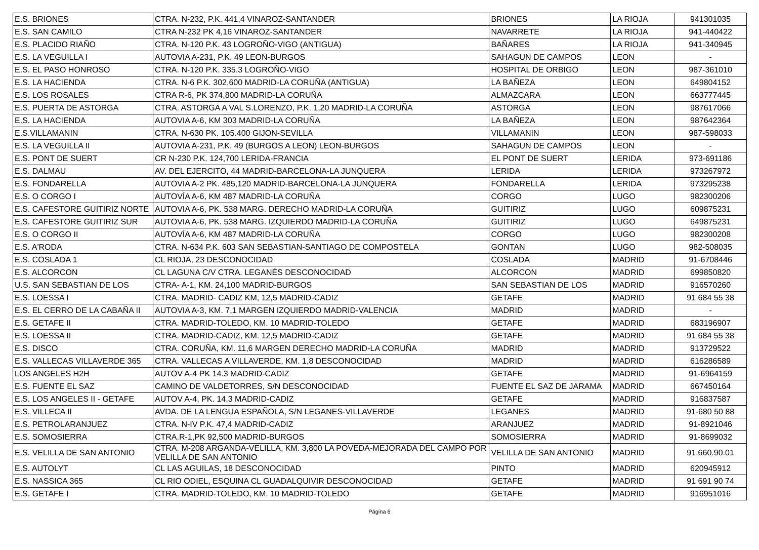| E.S. BRIONES | CTRA. N-232, P.K. 441,4 VINAROZ-SANTANDER | BRIONES | LA RIOJA | 941301035 |
| E.S. SAN CAMILO | CTRA N-232 PK 4,16 VINAROZ-SANTANDER | NAVARRETE | LA RIOJA | 941-440422 |
| E.S. PLACIDO RIAÑO | CTRA. N-120 P.K. 43 LOGROÑO-VIGO (ANTIGUA) | BAÑARES | LA RIOJA | 941-340945 |
| E.S. LA VEGUILLA I | AUTOVIA A-231, P.K. 49 LEON-BURGOS | SAHAGUN DE CAMPOS | LEON | - |
| E.S. EL PASO HONROSO | CTRA. N-120 P.K. 335.3 LOGROÑO-VIGO | HOSPITAL DE ORBIGO | LEON | 987-361010 |
| E.S. LA HACIENDA | CTRA. N-6 P.K. 302,600 MADRID-LA CORUÑA (ANTIGUA) | LA BAÑEZA | LEON | 649804152 |
| E.S. LOS ROSALES | CTRA R-6, PK 374,800 MADRID-LA CORUÑA | ALMAZCARA | LEON | 663777445 |
| E.S. PUERTA DE ASTORGA | CTRA. ASTORGA A VAL S.LORENZO, P.K. 1,20 MADRID-LA CORUÑA | ASTORGA | LEON | 987617066 |
| E.S. LA HACIENDA | AUTOVIA A-6, KM 303 MADRID-LA CORUÑA | LA BAÑEZA | LEON | 987642364 |
| E.S.VILLAMANIN | CTRA. N-630 PK. 105.400 GIJON-SEVILLA | VILLAMANIN | LEON | 987-598033 |
| E.S. LA VEGUILLA II | AUTOVIA A-231, P.K. 49 (BURGOS A LEON) LEON-BURGOS | SAHAGUN DE CAMPOS | LEON | - |
| E.S. PONT DE SUERT | CR N-230 P.K. 124,700 LERIDA-FRANCIA | EL PONT DE SUERT | LERIDA | 973-691186 |
| E.S. DALMAU | AV. DEL EJERCITO, 44 MADRID-BARCELONA-LA JUNQUERA | LERIDA | LERIDA | 973267972 |
| E.S. FONDARELLA | AUTOVIA A-2 PK. 485,120 MADRID-BARCELONA-LA JUNQUERA | FONDARELLA | LERIDA | 973295238 |
| E.S. O CORGO I | AUTOVÍA A-6, KM 487 MADRID-LA CORUÑA | CORGO | LUGO | 982300206 |
| E.S. CAFESTORE GUITIRIZ NORTE | AUTOVIA A-6, PK. 538 MARG. DERECHO MADRID-LA CORUÑA | GUITIRIZ | LUGO | 609875231 |
| E.S. CAFESTORE GUITIRIZ SUR | AUTOVIA A-6, PK. 538 MARG. IZQUIERDO MADRID-LA CORUÑA | GUITIRIZ | LUGO | 649875231 |
| E.S. O CORGO II | AUTOVÍA A-6, KM 487 MADRID-LA CORUÑA | CORGO | LUGO | 982300208 |
| E.S. A'RODA | CTRA. N-634 P.K. 603 SAN SEBASTIAN-SANTIAGO DE COMPOSTELA | GONTAN | LUGO | 982-508035 |
| E.S. COSLADA 1 | CL RIOJA, 23 DESCONOCIDAD | COSLADA | MADRID | 91-6708446 |
| E.S. ALCORCON | CL LAGUNA C/V CTRA. LEGANÉS DESCONOCIDAD | ALCORCON | MADRID | 699850820 |
| U.S. SAN SEBASTIAN DE LOS | CTRA- A-1, KM. 24,100 MADRID-BURGOS | SAN SEBASTIAN DE LOS | MADRID | 916570260 |
| E.S. LOESSA I | CTRA. MADRID- CADIZ KM, 12,5 MADRID-CADIZ | GETAFE | MADRID | 91 684 55 38 |
| E.S. EL CERRO DE LA CABAÑA II | AUTOVIA A-3, KM. 7,1 MARGEN IZQUIERDO MADRID-VALENCIA | MADRID | MADRID | - |
| E.S. GETAFE II | CTRA. MADRID-TOLEDO, KM. 10 MADRID-TOLEDO | GETAFE | MADRID | 683196907 |
| E.S. LOESSA II | CTRA. MADRID-CADIZ, KM. 12,5 MADRID-CADIZ | GETAFE | MADRID | 91 684 55 38 |
| E.S. DISCO | CTRA. CORUÑA, KM. 11,6 MARGEN DERECHO MADRID-LA CORUÑA | MADRID | MADRID | 913729522 |
| E.S. VALLECAS VILLAVERDE 365 | CTRA. VALLECAS A VILLAVERDE, KM. 1,8 DESCONOCIDAD | MADRID | MADRID | 616286589 |
| LOS ANGELES H2H | AUTOV A-4 PK 14.3 MADRID-CADIZ | GETAFE | MADRID | 91-6964159 |
| E.S. FUENTE EL SAZ | CAMINO DE VALDETORRES, S/N DESCONOCIDAD | FUENTE EL SAZ DE JARAMA | MADRID | 667450164 |
| E.S. LOS ANGELES II - GETAFE | AUTOV A-4, PK. 14,3 MADRID-CADIZ | GETAFE | MADRID | 916837587 |
| E.S. VILLECA II | AVDA. DE LA LENGUA ESPAÑOLA, S/N LEGANES-VILLAVERDE | LEGANES | MADRID | 91-680 50 88 |
| E.S. PETROLARANJUEZ | CTRA. N-IV P.K. 47,4 MADRID-CADIZ | ARANJUEZ | MADRID | 91-8921046 |
| E.S. SOMOSIERRA | CTRA.R-1,PK 92,500 MADRID-BURGOS | SOMOSIERRA | MADRID | 91-8699032 |
| E.S. VELILLA DE SAN ANTONIO | CTRA. M-208 ARGANDA-VELILLA, KM. 3,800 LA POVEDA-MEJORADA DEL CAMPO POR VELILLA DE SAN ANTONIO | VELILLA DE SAN ANTONIO | MADRID | 91.660.90.01 |
| E.S. AUTOLYT | CL LAS AGUILAS, 18 DESCONOCIDAD | PINTO | MADRID | 620945912 |
| E.S. NASSICA 365 | CL RIO ODIEL, ESQUINA CL GUADALQUIVIR DESCONOCIDAD | GETAFE | MADRID | 91 691 90 74 |
| E.S. GETAFE I | CTRA. MADRID-TOLEDO, KM. 10 MADRID-TOLEDO | GETAFE | MADRID | 916951016 |
Página 6